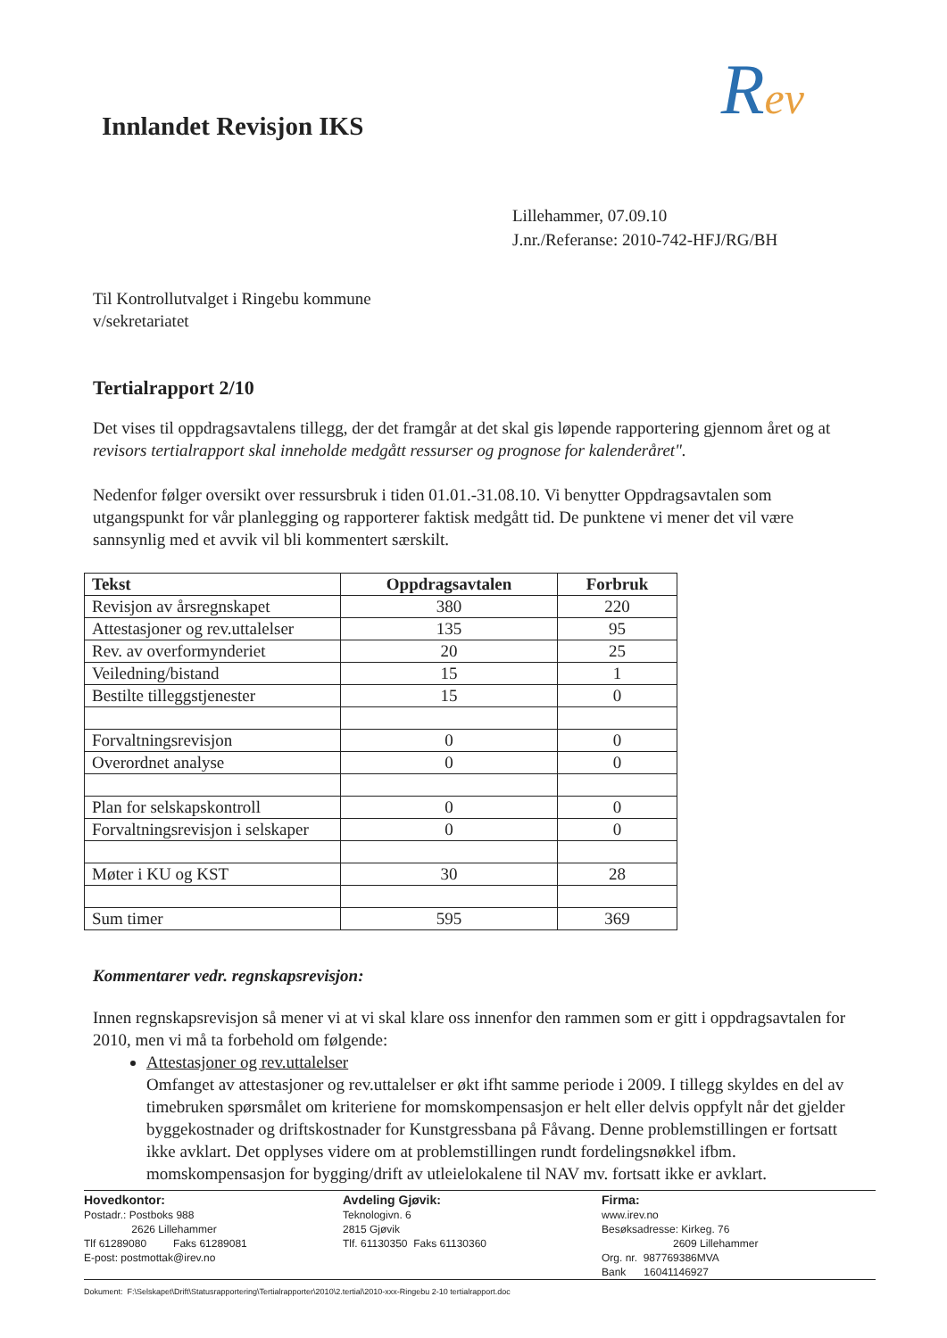Rev
Innlandet Revisjon IKS
Lillehammer, 07.09.10
J.nr./Referanse: 2010-742-HFJ/RG/BH
Til Kontrollutvalget i Ringebu kommune
v/sekretariatet
Tertialrapport 2/10
Det vises til oppdragsavtalens tillegg, der det framgår at det skal gis løpende rapportering gjennom året og at revisors tertialrapport skal inneholde medgått ressurser og prognose for kalenderåret".
Nedenfor følger oversikt over ressursbruk i tiden 01.01.-31.08.10. Vi benytter Oppdragsavtalen som utgangspunkt for vår planlegging og rapporterer faktisk medgått tid. De punktene vi mener det vil være sannsynlig med et avvik vil bli kommentert særskilt.
| Tekst | Oppdragsavtalen | Forbruk |
| --- | --- | --- |
| Revisjon av årsregnskapet | 380 | 220 |
| Attestasjoner og rev.uttalelser | 135 | 95 |
| Rev. av overformynderiet | 20 | 25 |
| Veiledning/bistand | 15 | 1 |
| Bestilte tilleggstjenester | 15 | 0 |
| Forvaltningsrevisjon | 0 | 0 |
| Overordnet analyse | 0 | 0 |
| Plan for selskapskontroll | 0 | 0 |
| Forvaltningsrevisjon i selskaper | 0 | 0 |
| Møter i KU og KST | 30 | 28 |
| Sum timer | 595 | 369 |
Kommentarer vedr. regnskapsrevisjon:
Innen regnskapsrevisjon så mener vi at vi skal klare oss innenfor den rammen som er gitt i oppdragsavtalen for 2010, men vi må ta forbehold om følgende:
Attestasjoner og rev.uttalelser
Omfanget av attestasjoner og rev.uttalelser er økt ifht samme periode i 2009. I tillegg skyldes en del av timebruken spørsmålet om kriteriene for momskompensasjon er helt eller delvis oppfylt når det gjelder byggekostnader og driftskostnader for Kunstgressbana på Fåvang. Denne problemstillingen er fortsatt ikke avklart. Det opplyses videre om at problemstillingen rundt fordelingsnøkkel ifbm. momskompensasjon for bygging/drift av utleielokalene til NAV mv. fortsatt ikke er avklart.
Hovedkontor:
Postadr.: Postboks 988
2626 Lillehammer
Tlf 61289080 Faks 61289081
E-post: postmottak@irev.no
Avdeling Gjøvik:
Teknologivn. 6
2815 Gjøvik
Tlf. 61130350 Faks 61130360
Firma:
www.irev.no
Besøksadresse: Kirkeg. 76
2609 Lillehammer
Org. nr. 987769386MVA
Bank 16041146927
Dokument: F:\Selskapet\Drift\Statusrapportering\Tertialrapporter\2010\2.tertial\2010-xxx-Ringebu 2-10 tertialrapport.doc